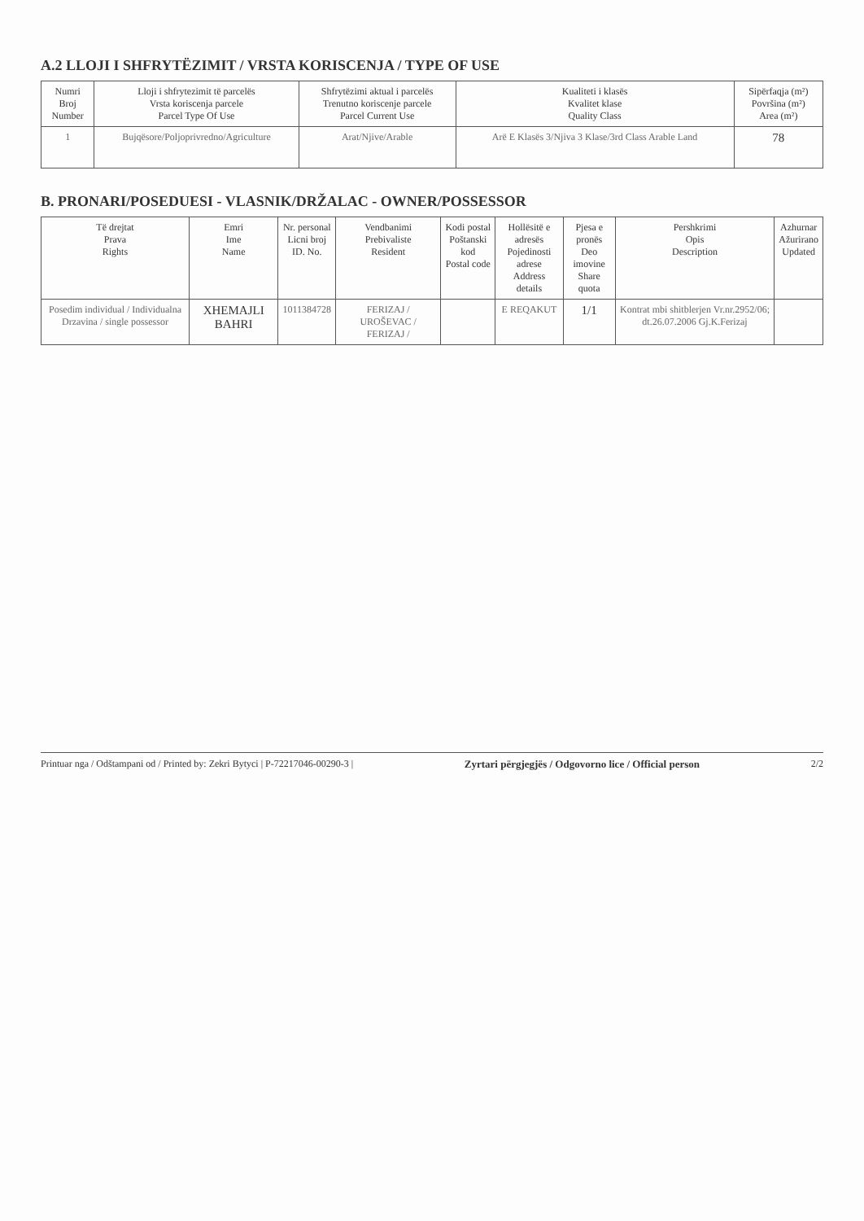A.2 LLOJI I SHFRYTËZIMIT / VRSTA KORISCENJA / TYPE OF USE
| Numri Broj Number | Lloji i shfrytezimit të parcelës Vrsta koriscenja parcele Parcel Type Of Use | Shfrytëzimi aktual i parcelës Trenutno koriscenje parcele Parcel Current Use | Kualiteti i klasës Kvalitet klase Quality Class | Sipërfaqja (m²) Površina (m²) Area (m²) |
| --- | --- | --- | --- | --- |
| 1 | Bujqësore/Poljoprivredno/Agriculture | Arat/Njive/Arable | Arë E Klasës 3/Njiva 3 Klase/3rd Class Arable Land | 78 |
B. PRONARI/POSEDUESI - VLASNIK/DRŽALAC - OWNER/POSSESSOR
| Të drejtat Prava Rights | Emri Ime Name | Nr. personal Licni broj ID. No. | Vendbanimi Prebivaliste Resident | Kodi postal Poštanski kod Postal code | Hollësitë e adresës Pojedinosti adrese Address details | Pjesa e pronës Deo imovine Share quota | Pershkrimi Opis Description | Azhurnar Ažurirano Updated |
| --- | --- | --- | --- | --- | --- | --- | --- | --- |
| Posedim individual / Individualna Drzavina / single possessor | XHEMAJLI BAHRI | 1011384728 | FERIZAJ / UROŠEVAC / FERIZAJ / | | E REQAKUT | 1/1 | Kontrat mbi shitblerjen Vr.nr.2952/06; dt.26.07.2006 Gj.K.Ferizaj | |
Printuar nga / Odštampani od / Printed by: Zekri Bytyci | P-72217046-00290-3 | Zyrtari përgjegjës / Odgovorno lice / Official person 2/2